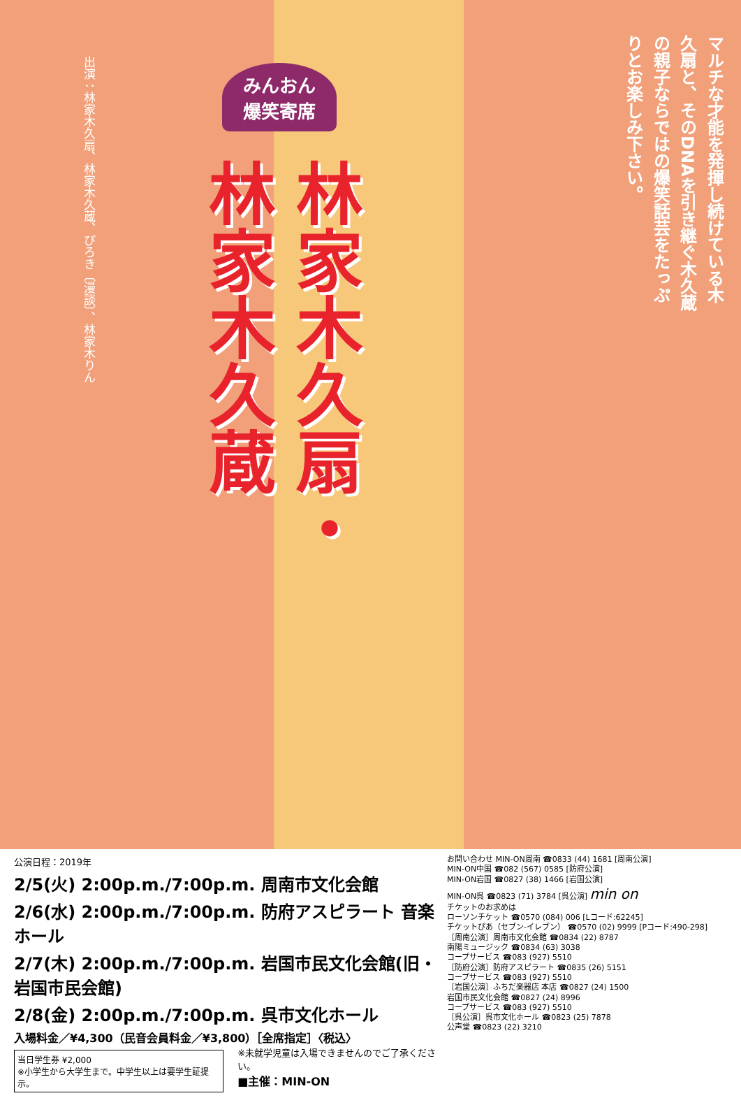出演：林家木久扇、林家木久蔵、ぴろき〔漫談〕、林家木りん
みんおん
爆笑寄席
林家木久扇・
林家木久蔵
マルチな才能を発揮し続けている木久扇と、そのDNAを引き継ぐ木久蔵の親子ならではの爆笑話芸をたっぷりとお楽しみ下さい。
公演日程：2019年
2/5(火) 2:00p.m./7:00p.m. 周南市文化会館
2/6(水) 2:00p.m./7:00p.m. 防府アスピラート 音楽ホール
2/7(木) 2:00p.m./7:00p.m. 岩国市民文化会館(旧・岩国市民会館)
2/8(金) 2:00p.m./7:00p.m. 呉市文化ホール
入場料金／¥4,300（民音会員料金／¥3,800）［全席指定］〈税込〉
当日学生券 ¥2,000
※小学生から大学生まで。中学生以上は要学生証提示。
※未就学児童は入場できませんのでご了承ください。
■主催：MIN-ON
お問い合わせ MIN-ON周南 ☎0833 (44) 1681 [周南公演]
MIN-ON中国 ☎082 (567) 0585 [防府公演]
MIN-ON岩国 ☎0827 (38) 1466 [岩国公演]
MIN-ON呉 ☎0823 (71) 3784 [呉公演] min on
チケットのお求めは
ローソンチケット ☎0570 (084) 006 [Lコード:62245]
チケットぴあ（セブン-イレブン） ☎0570 (02) 9999 [Pコード:490-298]
［周南公演］周南市文化会館 ☎0834 (22) 8787
南陽ミュージック ☎0834 (63) 3038
コープサービス ☎083 (927) 5510
［防府公演］防府アスピラート ☎0835 (26) 5151
コープサービス ☎083 (927) 5510
［岩国公演］ふちだ楽器店 本店 ☎0827 (24) 1500
岩国市民文化会館 ☎0827 (24) 8996
コープサービス ☎083 (927) 5510
［呉公演］呉市文化ホール ☎0823 (25) 7878
公声堂 ☎0823 (22) 3210